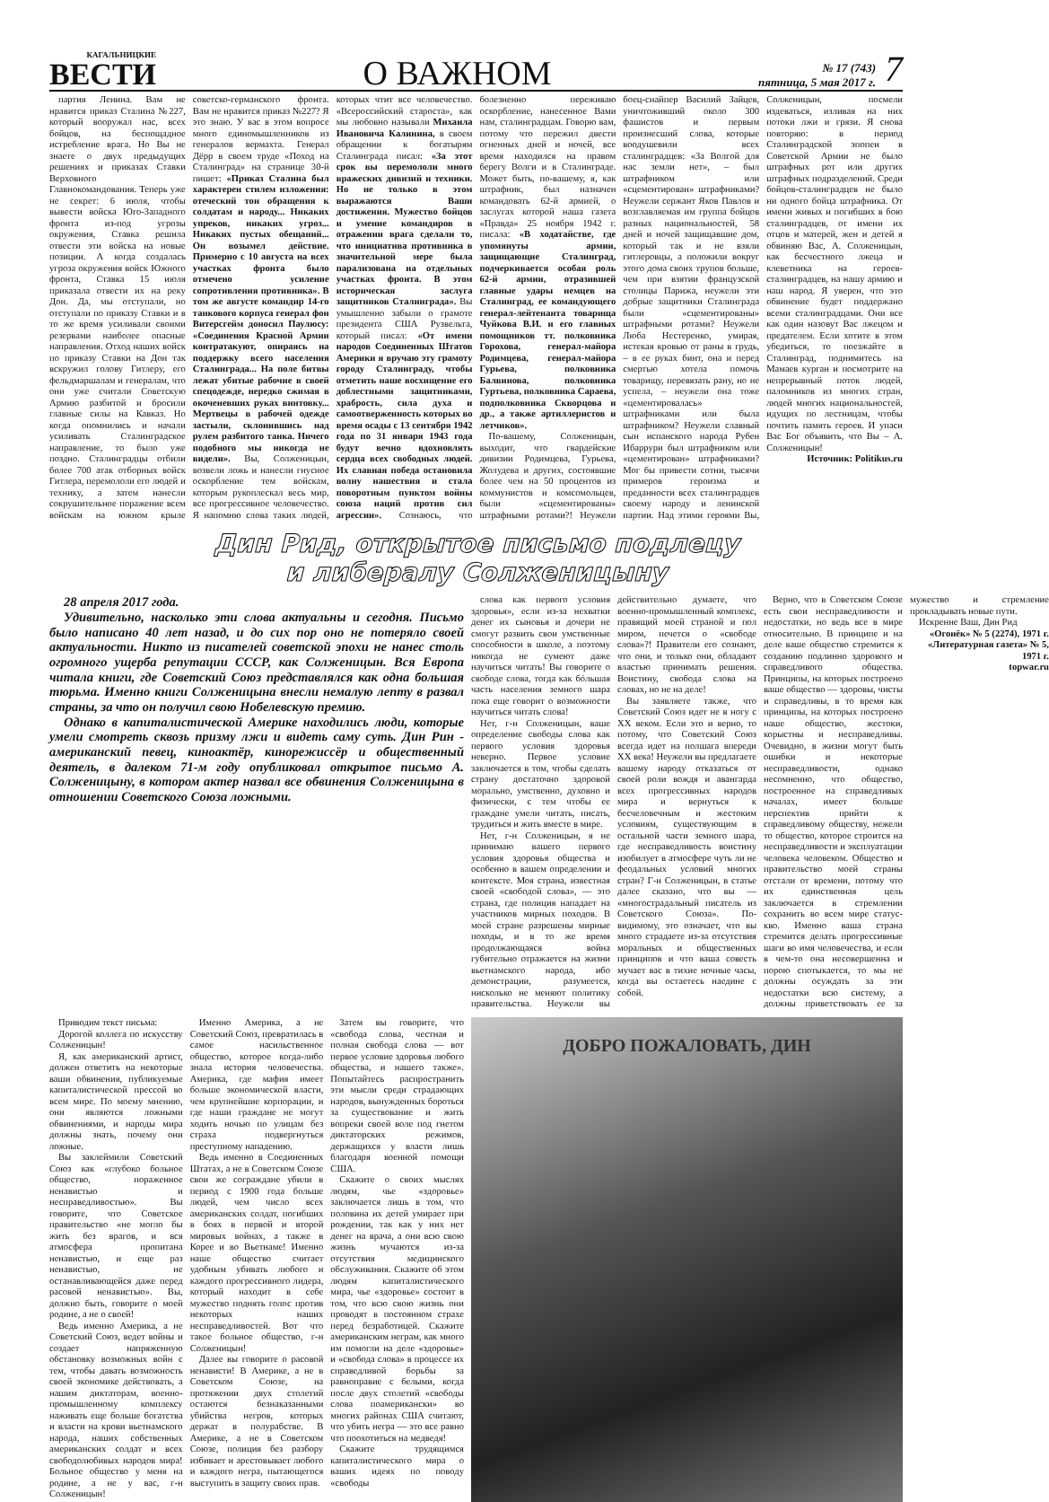КАГАЛЬНИЦКИЕ
ВЕСТИ
О ВАЖНОМ
№ 17 (743)
пятница, 5 мая 2017 г.
7
партия Ленина. Вам не нравится приказ Сталина №227, который вооружал нас, всех бойцов, на беспощадное истребление врага. Но Вы не знаете о двух предыдущих решениях и приказах Ставки Верховного Главнокомандования. Теперь уже не секрет: 6 июля, чтобы вывести войска Юго-Западного фронта из-под угрозы окружения, Ставка решила отвести эти войска на новые позиции. А когда создалась угроза окружения войск Южного фронта, Ставка 15 июля приказала отвести их на реку Дон. Да, мы отступали, но отступали по приказу Ставки и в то же время усиливали своими резервами наиболее опасные направления. Отход наших войск по приказу Ставки на Дон так вскружил голову Гитлеру, его фельдмаршалам и генералам, что они уже считали Советскую Армию разбитой и бросили главные силы на Кавказ. Но когда опомнились и начали усиливать Сталинградское направление, то было уже поздно. Сталинградцы отбили более 700 атак отборных войск Гитлера, перемололи его людей и технику, а затем нанесли сокрушительное поражение всем войскам на южном крыле советско-германского фронта. Вам не нравится приказ №227? Я это знаю. У вас в этом вопросе много единомышленников из генералов вермахта. Генерал Дёрр в своем труде «Поход на Сталинград» на странице 30-й пишет: «Приказ Сталина был характерен стилем изложения: отеческий тон обращения к солдатам и народу... Никаких упреков, никаких угроз... Никаких пустых обещаний... Он возымел действие. Примерно с 10 августа на всех участках фронта было отмечено усиление сопротивления противника». В том же августе командир 14-го танкового корпуса генерал фон Витерсгейм доносил Паулюсу: «Соединения Красной Армии контратакуют, опираясь на поддержку всего населения Сталинграда... На поле битвы лежат убитые рабочие в своей спецодежде, нередко сжимая в окоченевших руках винтовку... Мертвецы в рабочей одежде застыли, склонившись над рулем разбитого танка. Ничего подобного мы никогда не видели». Вы, Солженицын, возвели ложь и нанесли гнусное оскорбление тем войскам, которым рукоплескал весь мир, все прогрессивное человечество. Я напомню слова таких людей, которых чтит все человечество. «Всероссийский староста», как мы любовно называли Михаила Ивановича Калинина, в своем обращении к богатырям Сталинграда писал: «За этот срок вы перемололи много вражеских дивизий и техники. Но не только в этом выражаются Ваши достижения. Мужество бойцов и умение командиров в отражении врага сделали то, что инициатива противника в значительной мере была парализована на отдельных участках фронта. В этом историческая заслуга защитников Сталинграда». Вы умышленно забыли о грамоте президента США Рузвельта, который писал: «От имени народов Соединенных Штатов Америки я вручаю эту грамоту городу Сталинграду, чтобы отметить наше восхищение его доблестными защитниками, храбрость, сила духа и самоотверженность которых во время осады с 13 сентября 1942 года по 31 января 1943 года будут вечно вдохновлять сердца всех свободных людей. Их славная победа остановила волну нашествия и стала поворотным пунктом войны союза наций против сил агрессии». Сознаюсь, что болезненно переживаю оскорбление, нанесенное Вами нам, сталинградцам. Говорю вам, потому что пережил двести огненных дней и ночей, все время находился на правом берегу Волги и в Сталинграде. Может быть, по-вашему, я, как штрафник, был назначен командовать 62-й армией, о заслугах которой наша газета «Правда» 25 ноября 1942 г. писала: «В ходатайстве, где упомянуты армии, защищающие Сталинград, подчеркивается особая роль 62-й армии, отразившей главные удары немцев на Сталинград, ее командующего генерал-лейтенанта товарища Чуйкова В.И. и его главных помощников тт. полковника Горохова, генерал-майора Родимцева, генерал-майора Гурьева, полковника Балвинова, полковника Гуртьева, полковника Сараева, подполковника Скворцова и др., а также артиллеристов и летчиков».
По-вашему, Солженицын, выходит, что гвардейские дивизии Родимцева, Гурьева, Жолудева и других, состоявшие более чем на 50 процентов из коммунистов и комсомольцев, были «сцементированы» штрафными ротами?! Неужели боец-снайпер Василий Зайцев, уничтоживший около 300 фашистов и первым произнесший слова, которые воодушевили всех сталинградцев: «За Волгой для нас земли нет», – был штрафником или «сцементирован» штрафниками? Неужели сержант Яков Павлов и возглавляемая им группа бойцов разных национальностей, 58 дней и ночей защищавшие дом, который так и не взяли гитлеровцы, а положили вокруг этого дома своих трупов больше, чем при взятии французской столицы Парижа, неужели эти добрые защитники Сталинграда были «сцементированы» штрафными ротами? Неужели Люба Нестеренко, умирая, истекая кровью от раны в грудь, – в ее руках бинт, она и перед смертью хотела помочь товарищу, перевязать рану, но не успела, – неужели она тоже «цементировалась» штрафниками или была штрафником? Неужели славный сын испанского народа Рубен Ибаррури был штрафником или «цементирован» штрафниками? Мог бы привести сотни, тысячи примеров героизма и преданности всех сталинградцев своему народу и ленинской партии. Над этими героями Вы, Солженицын, посмели издеваться, изливая на них потоки лжи и грязи. Я снова повторяю: в период Сталинградской эпопеи в Советской Армии не было штрафных рот или других штрафных подразделений. Среди бойцов-сталинградцев не было ни одного бойца штрафника. От имени живых и погибших в бою сталинградцев, от имени их отцов и матерей, жен и детей я обвиняю Вас, А. Солженицын, как бесчестного лжеца и клеветника на героев-сталинградцев, на нашу армию и наш народ. Я уверен, что это обвинение будет поддержано всеми сталинградцами. Они все как один назовут Вас лжецом и предателем. Если хотите в этом убедиться, то поезжайте в Сталинград, поднимитесь на Мамаев курган и посмотрите на непрерывный поток людей, паломников из многих стран, людей многих национальностей, идущих по лестницам, чтобы почтить память героев. И упаси Вас Бог объявить, что Вы – А. Солженицын!
Источник: Politikus.ru
Дин Рид, открытое письмо подлецу
и либералу Солженицыну
28 апреля 2017 года.
Удивительно, насколько эти слова актуальны и сегодня. Письмо было написано 40 лет назад, и до сих пор оно не потеряло своей актуальности. Никто из писателей советской эпохи не нанес столь огромного ущерба репутации СССР, как Солженицын. Вся Европа читала книги, где Советский Союз представлялся как одна большая тюрьма. Именно книги Солженицына внесли немалую лепту в развал страны, за что он получил свою Нобелевскую премию.
Однако в капиталистической Америке находились люди, которые умели смотреть сквозь призму лжи и видеть саму суть. Дин Рин - американский певец, киноактёр, кинорежиссёр и общественный деятель, в далеком 71-м году опубликовал открытое письмо А. Солженицыну, в котором актер назвал все обвинения Солженицына в отношении Советского Союза ложными.
слова как первого условия здоровья», если из-за нехватки денег их сыновья и дочери не смогут развить свои умственные способности в школе, а поэтому никогда не сумеют даже научиться читать! Вы говорите о свободе слова, тогда как бóльшая часть населения земного шара пока еще говорит о возможности научиться читать слова!
Нет, г-н Солженицын, ваше определение свободы слова как первого условия здоровья неверно. Первое условие заключается в том, чтобы сделать страну достаточно здоровой морально, умственно, духовно и физически, с тем чтобы ее граждане умели читать, писать, трудиться и жить вместе в мире.
Нет, г-н Солженицын, я не принимаю вашего первого условия здоровья общества и особенно в вашем определении и контексте. Моя страна, известная своей «свободой слова», — это страна, где полиция нападает на участников мирных походов. В моей стране разрешены мирные походы, и в то же время продолжающаяся война губительно отражается на жизни вьетнамского народа, ибо демонстрации, разумеется, нисколько не меняют политику правительства. Неужели вы действительно думаете, что военно-промышленный комплекс, правящий моей страной и пол миром, печется о «свободе слова»?! Правители его сознают, что они, и только они, обладают властью принимать решения. Воистину, свобода слова на словах, но не на деле!
Вы заявляете также, что Советский Союз идет не в ногу с XX веком. Если это и верно, то потому, что Советский Союз всегда идет на полшага впереди XX века! Неужели вы предлагаете вашему народу отказаться от своей роли вождя и авангарда всех прогрессивных народов мира и вернуться к бесчеловечным и жестоким условиям, существующим в остальной части земного шара, где несправедливость воистину изобилует в атмосфере чуть ли не феодальных условий многих стран? Г-н Солженицын, в статье далее сказано, что вы — «многострадальный писатель из Советского Союза». По-видимому, это означает, что вы много страдаете из-за отсутствия моральных и общественных принципов и что ваша совесть мучает вас в тихие ночные часы, когда вы остаетесь наедине с собой.
Верно, что в Советском Союзе есть свои несправедливости и недостатки, но ведь все в мире относительно. В принципе и на деле ваше общество стремится к созданию подлинно здорового и справедливого общества. Принципы, на которых построено ваше общество — здоровы, чисты и справедливы, в то время как принципы, на которых построено наше общество, жестоки, корыстны и несправедливы. Очевидно, в жизни могут быть ошибки и некоторые несправедливости, однако несомненно, что общество, построенное на справедливых началах, имеет больше перспектив прийти к справедливому обществу, нежели то общество, которое строится на несправедливости и эксплуатации человека человеком. Общество и правительство моей страны отстали от времени, потому что их единственная цель заключается в стремлении сохранить во всем мире статус-кво. Именно ваша страна стремится делать прогрессивные шаги во имя человечества, и если в чем-то она несовершенна и порою спотыкается, то мы не должны осуждать за эти недостатки всю систему, а должны приветствовать ее за мужество и стремление прокладывать новые пути.
Искренне Ваш, Дин Рид
«Огонёк» № 5 (2274), 1971 г.
«Литературная газета» № 5, 1971 г.
topwar.ru
Приводим текст письма:
Дорогой коллега по искусству Солженицын!
Я, как американский артист, должен ответить на некоторые ваши обвинения, публикуемые капиталистической прессой во всем мире. По моему мнению, они являются ложными обвинениями, и народы мира должны знать, почему они ложные.
Вы заклеймили Советский Союз как «глубоко больное общество, пораженное ненавистью и несправедливостью». Вы говорите, что Советское правительство «не могло бы жить без врагов, и вся атмосфера пропитана ненавистью, и еще раз ненавистью, не останавливающейся даже перед расовой ненавистью». Вы, должно быть, говорите о моей родине, а не о своей!
Ведь именно Америка, а не Советский Союз, ведет войны и создает напряженную обстановку возможных войн с тем, чтобы давать возможность своей экономике действовать, а нашим диктаторам, военно-промышленному комплексу наживать еще больше богатства и власти на крови вьетнамского народа, наших собственных американских солдат и всех свободолюбивых народов мира! Больное общество у меня на родине, а не у вас, г-н Солженицын!
Именно Америка, а не Советский Союз, превратилась в самое насильственное общество, которое когда-либо знала история человечества. Америка, где мафия имеет больше экономической власти, чем крупнейшие корпорации, и где наши граждане не могут ходить ночью по улицам без страха подвергнуться преступному нападению.
Ведь именно в Соединенных Штатах, а не в Советском Союзе свои же сограждане убили в период с 1900 года больше людей, чем число всех американских солдат, погибших в боях в первой и второй мировых войнах, а также в Корее и во Вьетнаме! Именно наше общество считает удобным убивать любого и каждого прогрессивного лидера, который находит в себе мужество поднять голос против некоторых наших несправедливостей. Вот что такое больное общество, г-н Солженицын!
Далее вы говорите о расовой ненависти! В Америке, а не в Советском Союзе, на протяжении двух столетий остаются безнаказанными убийства негров, которых держат в полурабстве. В Америке, а не в Советском Союзе, полиция без разбору избивает и арестовывает любого и каждого негра, пытающегося выступить в защиту своих прав.
Затем вы говорите, что «свобода слова, честная и полная свобода слова — вот первое условие здоровья любого общества, и нашего также». Попытайтесь распространить эти мысли среди страдающих народов, вынужденных бороться за существование и жить вопреки своей воле под гнетом диктаторских режимов, держащихся у власти лишь благодаря военной помощи США.
Скажите о своих мыслях людям, чье «здоровье» заключается лишь в том, что половина их детей умирает при рождении, так как у них нет денег на врача, а они всю свою жизнь мучаются из-за отсутствия медицинского обслуживания. Скажите об этом людям капиталистического мира, чье «здоровье» состоит в том, что всю свою жизнь они проводят в постоянном страхе перед безработицей. Скажите американским неграм, как много им помогли на деле «здоровье» и «свобода слова» в процессе их справедливой борьбы за равноправие с белыми, когда после двух столетий «свободы слова поамерикански» во многих районах США считают, что убить негра — это все равно что поохотиться на медведя!
Скажите трудящимся капиталистического мира о ваших идеях по поводу «свободы
ДОБРО ПОЖАЛОВАТЬ, ДИН